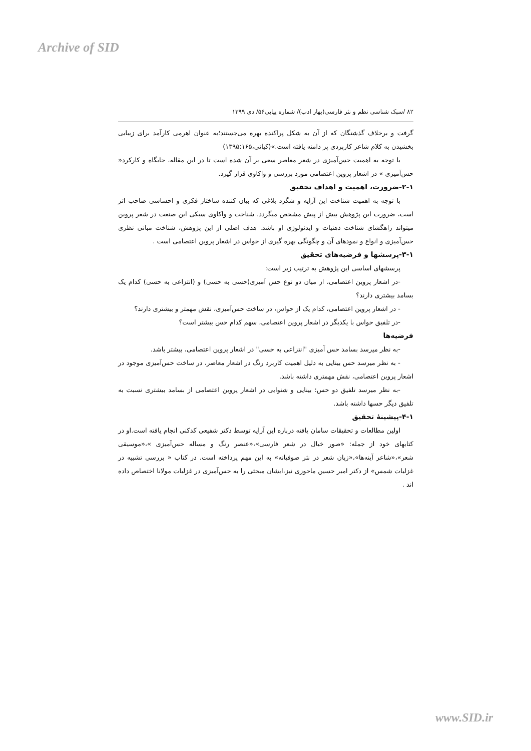Archive of SID
۸۲ /سبک شناسی نظم و نثر فارسی(بهار ادب)/ شماره پیاپی۵۶/ دی ۱۳۹۹
گرفت و برخلاف گذشتگان که از آن به شکل پراکنده بهره می‌جستند؛به عنوان اهرمی کارآمد برای زیبایی بخشیدن به کلام شاعر کاربردی پر دامنه یافته است.»(کیانی،۱۳۹۵:۱۶۵)
با توجه به اهمیت حس‌آمیزی در شعر معاصر سعی بر آن شده است تا در این مقاله، جایگاه و کارکرد« حس‌آمیزی » در اشعار پروین اعتصامی مورد بررسی و واکاوی قرار گیرد.
۲-۱-ضرورت، اهمیت و اهداف تحقیق
با توجه به اهمیت شناخت این آرایه و شگرد بلاغی که بیان کننده ساختار فکری و احساسی صاحب اثر است، ضرورت این پژوهش بیش از پیش مشخص میگردد. شناخت و واکاوی سبکی این صنعت در شعر پروین میتواند راهگشای شناخت ذهنیات و ایدئولوژی او باشد. هدف اصلی از این پژوهش، شناخت مبانی نظری حس‌آمیزی و انواع و نمودهای آن و چگونگی بهره گیری از حواس در اشعار پروین اعتصامی است .
۳-۱-پرسشها و فرضیه‌های تحقیق
پرسشهای اساسی این پژوهش به ترتیب زیر است:
-در اشعار پروین اعتصامی، از میان دو نوع حس آمیزی(حسی به حسی) و (انتزاعی به حسی) کدام یک بسامد بیشتری دارند؟
- در اشعار پروین اعتصامی، کدام یک از حواس، در ساخت حس‌آمیزی، نقش مهمتر و بیشتری دارند؟
-در تلفیق حواس با یکدیگر در اشعار پروین اعتصامی، سهم کدام حس بیشتر است؟
فرضیه‌ها
-به نظر میرسد بسامد حس آمیزی "انتزاعی به حسی" در اشعار پروین اعتصامی، بیشتر باشد.
- به نظر میرسد حس بینایی به دلیل اهمیت کاربرد رنگ در اشعار معاصر، در ساخت حس‌آمیزی موجود در اشعار پروین اعتصامی، نقش مهمتری داشته باشد.
-به نظر میرسد تلفیق دو حس: بینایی و شنوایی در اشعار پروین اعتصامی از بسامد بیشتری نسبت به تلفیق دیگر حسها داشته باشد.
۴-۱-پیشینهٔ تحقیق
اولین مطالعات و تحقیقات سامان یافته درباره این آرایه توسط دکتر شفیعی کدکنی انجام یافته است.او در کتابهای خود از جمله: «صور خیال در شعر فارسی»،«عنصر رنگ و مساله حس‌آمیزی »،«موسیقی شعر»،«شاعر آینه‌ها»،«زبان شعر در نثر صوفیانه» به این مهم پرداخته است. در کتاب « بررسی تشبیه در غزلیات شمس» از دکتر امیر حسین ماحوزی نیز،ایشان مبحثی را به حس‌آمیزی در غزلیات مولانا اختصاص داده اند .
www.SID.ir